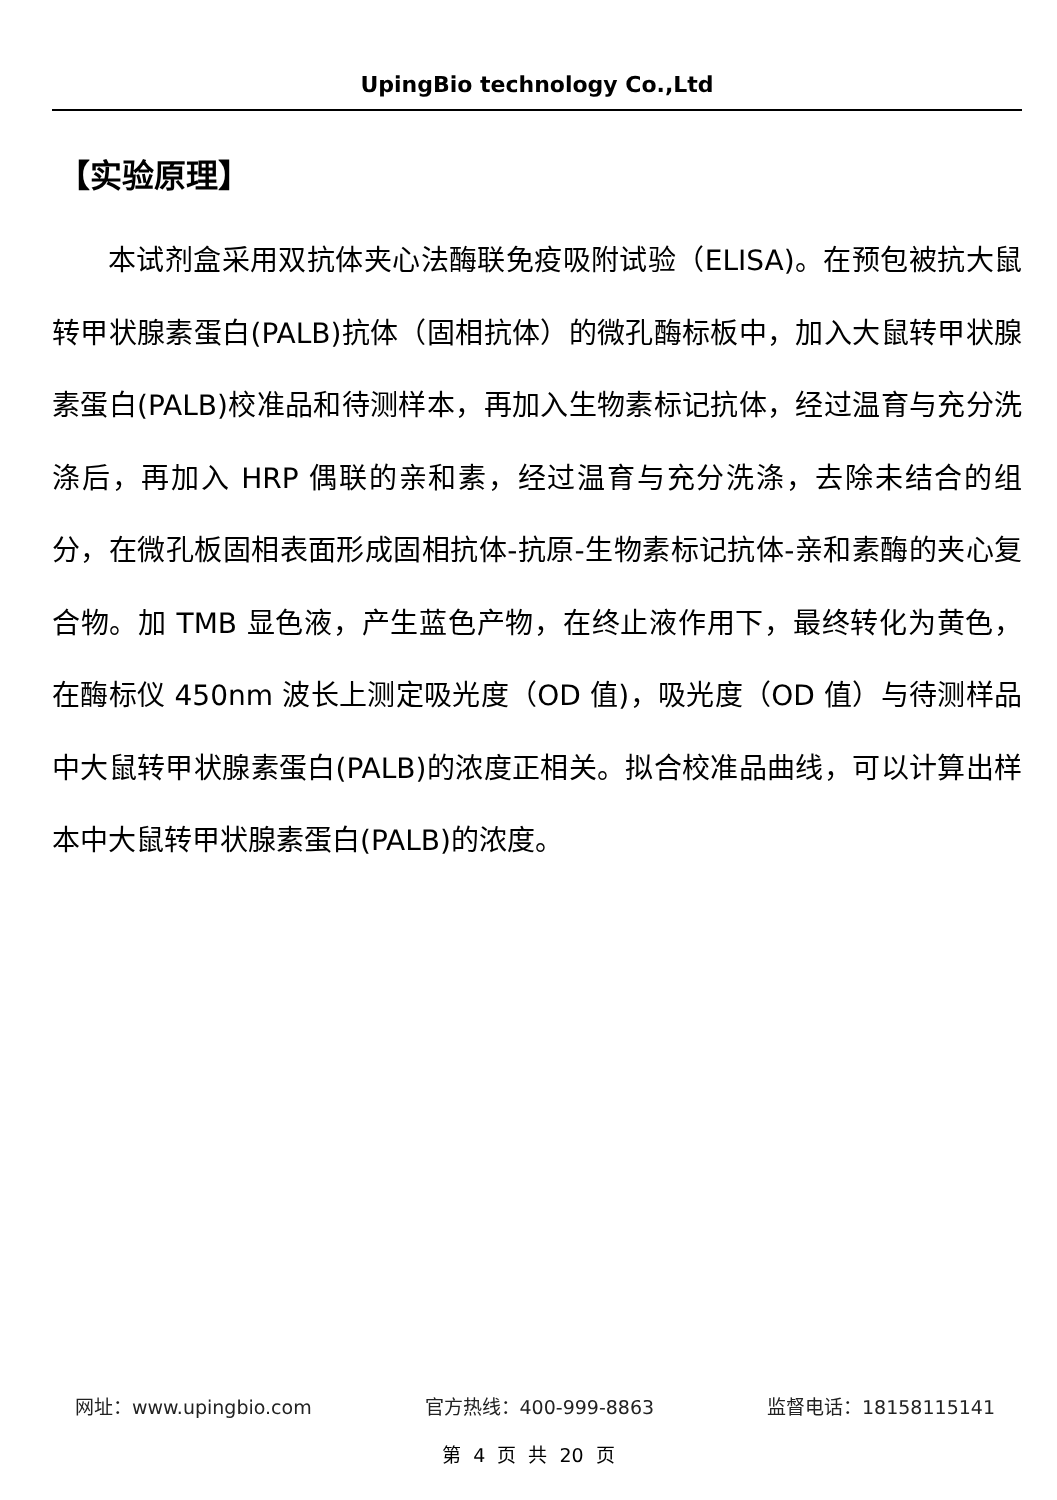UpingBio technology Co.,Ltd
【实验原理】
本试剂盒采用双抗体夹心法酶联免疫吸附试验（ELISA)。在预包被抗大鼠转甲状腺素蛋白(PALB)抗体（固相抗体）的微孔酶标板中，加入大鼠转甲状腺素蛋白(PALB)校准品和待测样本，再加入生物素标记抗体，经过温育与充分洗涤后，再加入 HRP 偶联的亲和素，经过温育与充分洗涤，去除未结合的组分，在微孔板固相表面形成固相抗体-抗原-生物素标记抗体-亲和素酶的夹心复合物。加 TMB 显色液，产生蓝色产物，在终止液作用下，最终转化为黄色，在酶标仪 450nm 波长上测定吸光度（OD 值)，吸光度（OD 值）与待测样品中大鼠转甲状腺素蛋白(PALB)的浓度正相关。拟合校准品曲线，可以计算出样本中大鼠转甲状腺素蛋白(PALB)的浓度。
网址：www.upingbio.com 官方热线：400-999-8863 监督电话：18158115141
第 4 页 共 20 页